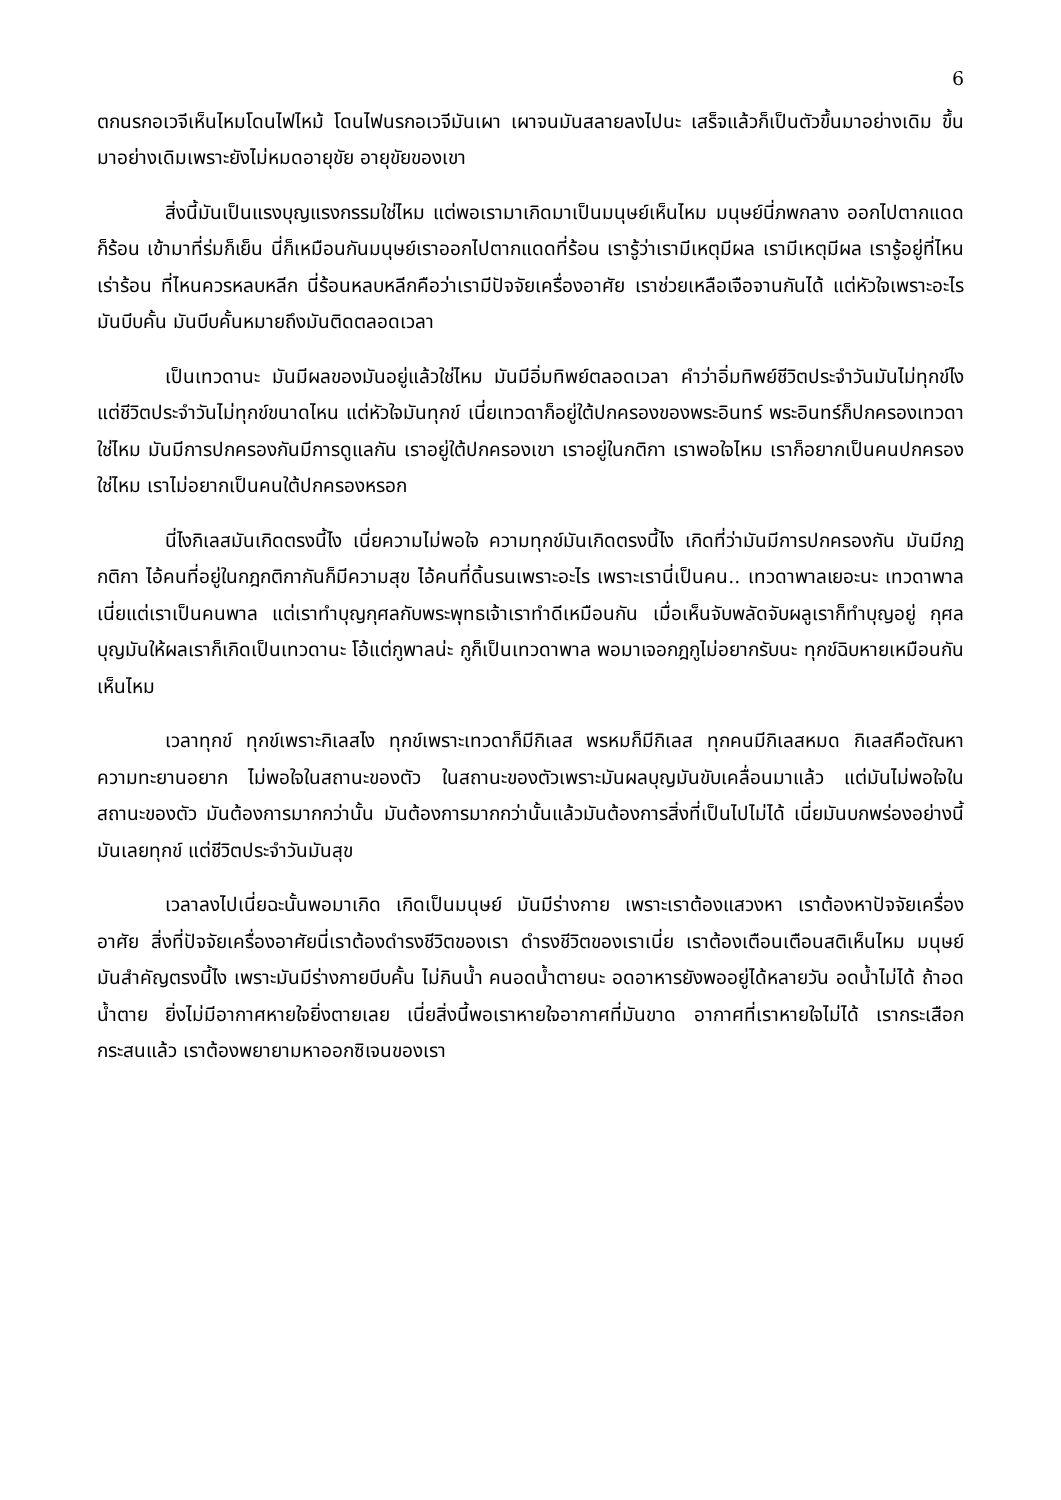6
ตกนรกอเวจีเห็นไหมโดนไฟไหม้ โดนไฟนรกอเวจีมันเผา เผาจนมันสลายลงไปนะ เสร็จแล้วก็เป็นตัวขึ้นมาอย่างเดิม ขึ้นมาอย่างเดิมเพราะยังไม่หมดอายุขัย อายุขัยของเขา
สิ่งนี้มันเป็นแรงบุญแรงกรรมใช่ไหม แต่พอเรามาเกิดมาเป็นมนุษย์เห็นไหม มนุษย์นี่ภพกลาง ออกไปตากแดดก็ร้อน เข้ามาที่ร่มก็เย็น นี่ก็เหมือนกันมนุษย์เราออกไปตากแดดที่ร้อน เรารู้ว่าเรามีเหตุมีผล เรามีเหตุมีผล เรารู้อยู่ที่ไหนเร่าร้อน ที่ไหนควรหลบหลีก นี่ร้อนหลบหลีกคือว่าเรามีปัจจัยเครื่องอาศัย เราช่วยเหลือเจือจานกันได้ แต่หัวใจเพราะอะไร มันบีบคั้น มันบีบคั้นหมายถึงมันติดตลอดเวลา
เป็นเทวดานะ มันมีผลของมันอยู่แล้วใช่ไหม มันมีอิ่มทิพย์ตลอดเวลา คำว่าอิ่มทิพย์ชีวิตประจำวันมันไม่ทุกข์ไง แต่ชีวิตประจำวันไม่ทุกข์ขนาดไหน แต่หัวใจมันทุกข์ เนี่ยเทวดาก็อยู่ใต้ปกครองของพระอินทร์ พระอินทร์ก็ปกครองเทวดาใช่ไหม มันมีการปกครองกันมีการดูแลกัน เราอยู่ใต้ปกครองเขา เราอยู่ในกติกา เราพอใจไหม เราก็อยากเป็นคนปกครองใช่ไหม เราไม่อยากเป็นคนใต้ปกครองหรอก
นี่ไงกิเลสมันเกิดตรงนี้ไง เนี่ยความไม่พอใจ ความทุกข์มันเกิดตรงนี้ไง เกิดที่ว่ามันมีการปกครองกัน มันมีกฎกติกา ไอ้คนที่อยู่ในกฎกติกากันก็มีความสุข ไอ้คนที่ดิ้นรนเพราะอะไร เพราะเรานี่เป็นคน.. เทวดาพาลเยอะนะ เทวดาพาลเนี่ยแต่เราเป็นคนพาล แต่เราทำบุญกุศลกับพระพุทธเจ้าเราทำดีเหมือนกัน เมื่อเห็นจับพลัดจับผลูเราก็ทำบุญอยู่ กุศล บุญมันให้ผลเราก็เกิดเป็นเทวดานะ โอ้แต่กูพาลน่ะ กูก็เป็นเทวดาพาล พอมาเจอกฎกูไม่อยากรับนะ ทุกข์ฉิบหายเหมือนกันเห็นไหม
เวลาทุกข์ ทุกข์เพราะกิเลสไง ทุกข์เพราะเทวดาก็มีกิเลส พรหมก็มีกิเลส ทุกคนมีกิเลสหมด กิเลสคือตัณหาความทะยานอยาก ไม่พอใจในสถานะของตัว ในสถานะของตัวเพราะมันผลบุญมันขับเคลื่อนมาแล้ว แต่มันไม่พอใจในสถานะของตัว มันต้องการมากกว่านั้น มันต้องการมากกว่านั้นแล้วมันต้องการสิ่งที่เป็นไปไม่ได้ เนี่ยมันบกพร่องอย่างนี้ มันเลยทุกข์ แต่ชีวิตประจำวันมันสุข
เวลาลงไปเนี่ยฉะนั้นพอมาเกิด เกิดเป็นมนุษย์ มันมีร่างกาย เพราะเราต้องแสวงหา เราต้องหาปัจจัยเครื่องอาศัย สิ่งที่ปัจจัยเครื่องอาศัยนี่เราต้องดำรงชีวิตของเรา ดำรงชีวิตของเราเนี่ย เราต้องเตือนเตือนสติเห็นไหม มนุษย์มันสำคัญตรงนี้ไง เพราะมันมีร่างกายบีบคั้น ไม่กินน้ำ คนอดน้ำตายนะ อดอาหารยังพออยู่ได้หลายวัน อดน้ำไม่ได้ ถ้าอดน้ำตาย ยิ่งไม่มีอากาศหายใจยิ่งตายเลย เนี่ยสิ่งนี้พอเราหายใจอากาศที่มันขาด อากาศที่เราหายใจไม่ได้ เรากระเสือกกระสนแล้ว เราต้องพยายามหาออกซิเจนของเรา